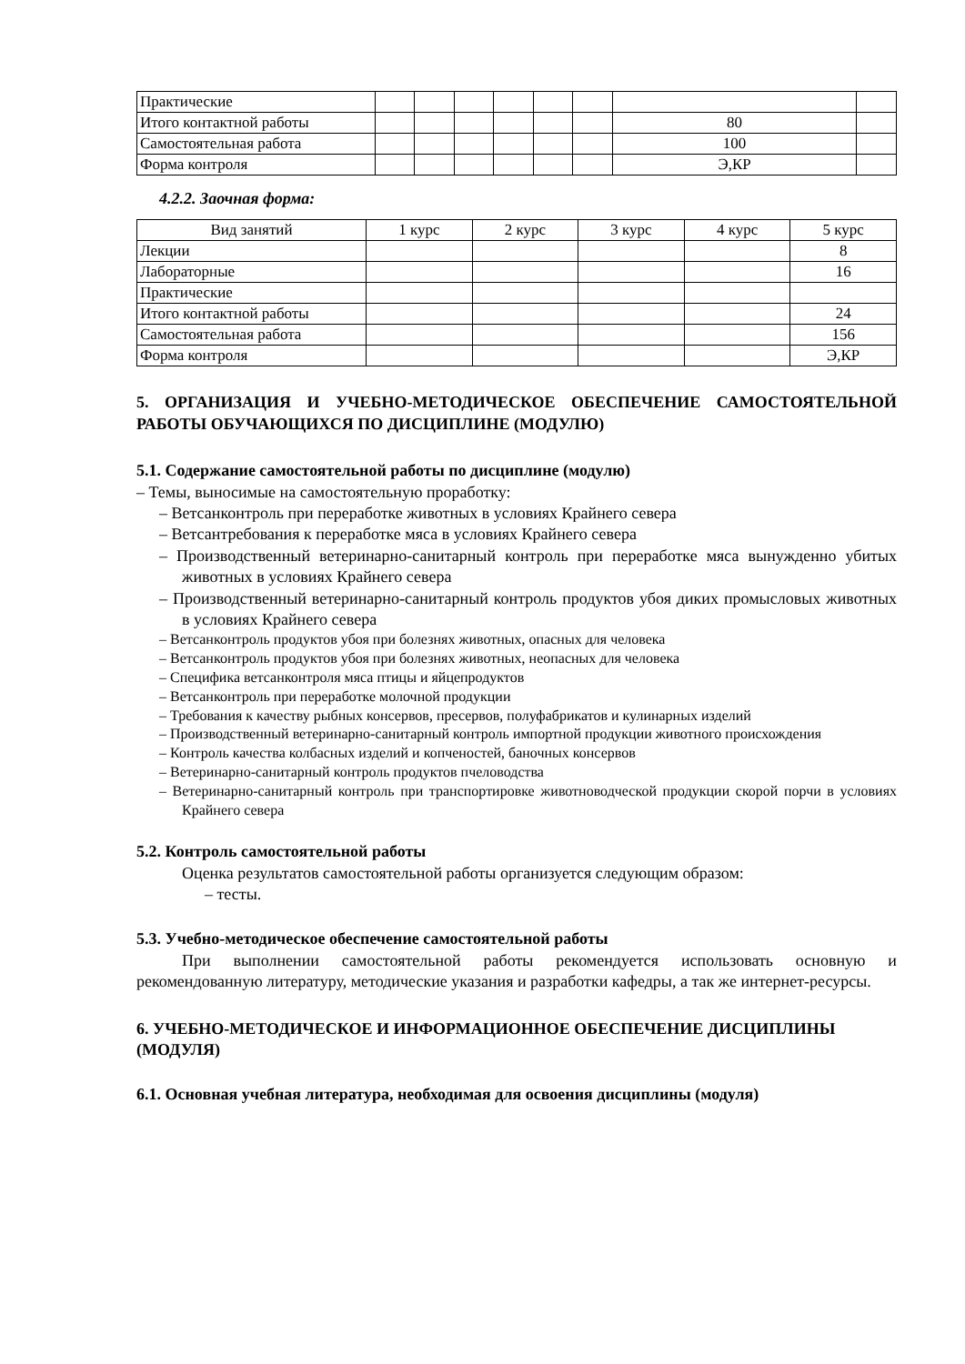| Практические | | | | | | | | |
| Итого контактной работы | | | | | | | 80 | |
| Самостоятельная работа | | | | | | | 100 | |
| Форма контроля | | | | | | | Э,КР | |
4.2.2. Заочная форма:
| Вид занятий | 1 курс | 2 курс | 3 курс | 4 курс | 5 курс |
| --- | --- | --- | --- | --- | --- |
| Лекции | | | | | 8 |
| Лабораторные | | | | | 16 |
| Практические | | | | | |
| Итого контактной работы | | | | | 24 |
| Самостоятельная работа | | | | | 156 |
| Форма контроля | | | | | Э,КР |
5. ОРГАНИЗАЦИЯ И УЧЕБНО-МЕТОДИЧЕСКОЕ ОБЕСПЕЧЕНИЕ САМОСТОЯТЕЛЬНОЙ РАБОТЫ ОБУЧАЮЩИХСЯ ПО ДИСЦИПЛИНЕ (МОДУЛЮ)
5.1. Содержание самостоятельной работы по дисциплине (модулю)
– Темы, выносимые на самостоятельную проработку:
– Ветсанконтроль при переработке животных в условиях Крайнего севера
– Ветсантребования к переработке мяса в условиях Крайнего севера
– Производственный ветеринарно-санитарный контроль при переработке мяса вынужденно убитых животных в условиях Крайнего севера
– Производственный ветеринарно-санитарный контроль продуктов убоя диких промысловых животных в условиях Крайнего севера
– Ветсанконтроль продуктов убоя при болезнях животных, опасных для человека
– Ветсанконтроль продуктов убоя при болезнях животных, неопасных для человека
– Специфика ветсанконтроля мяса птицы и яйцепродуктов
– Ветсанконтроль при переработке молочной продукции
– Требования к качеству рыбных консервов, пресервов, полуфабрикатов и кулинарных изделий
– Производственный ветеринарно-санитарный контроль импортной продукции животного происхождения
– Контроль качества колбасных изделий и копченостей, баночных консервов
– Ветеринарно-санитарный контроль продуктов пчеловодства
– Ветеринарно-санитарный контроль при транспортировке животноводческой продукции скорой порчи в условиях Крайнего севера
5.2. Контроль самостоятельной работы
Оценка результатов самостоятельной работы организуется следующим образом:
– тесты.
5.3. Учебно-методическое обеспечение самостоятельной работы
При выполнении самостоятельной работы рекомендуется использовать основную и рекомендованную литературу, методические указания и разработки кафедры, а так же интернет-ресурсы.
6. УЧЕБНО-МЕТОДИЧЕСКОЕ И ИНФОРМАЦИОННОЕ ОБЕСПЕЧЕНИЕ ДИСЦИПЛИНЫ (МОДУЛЯ)
6.1. Основная учебная литература, необходимая для освоения дисциплины (модуля)